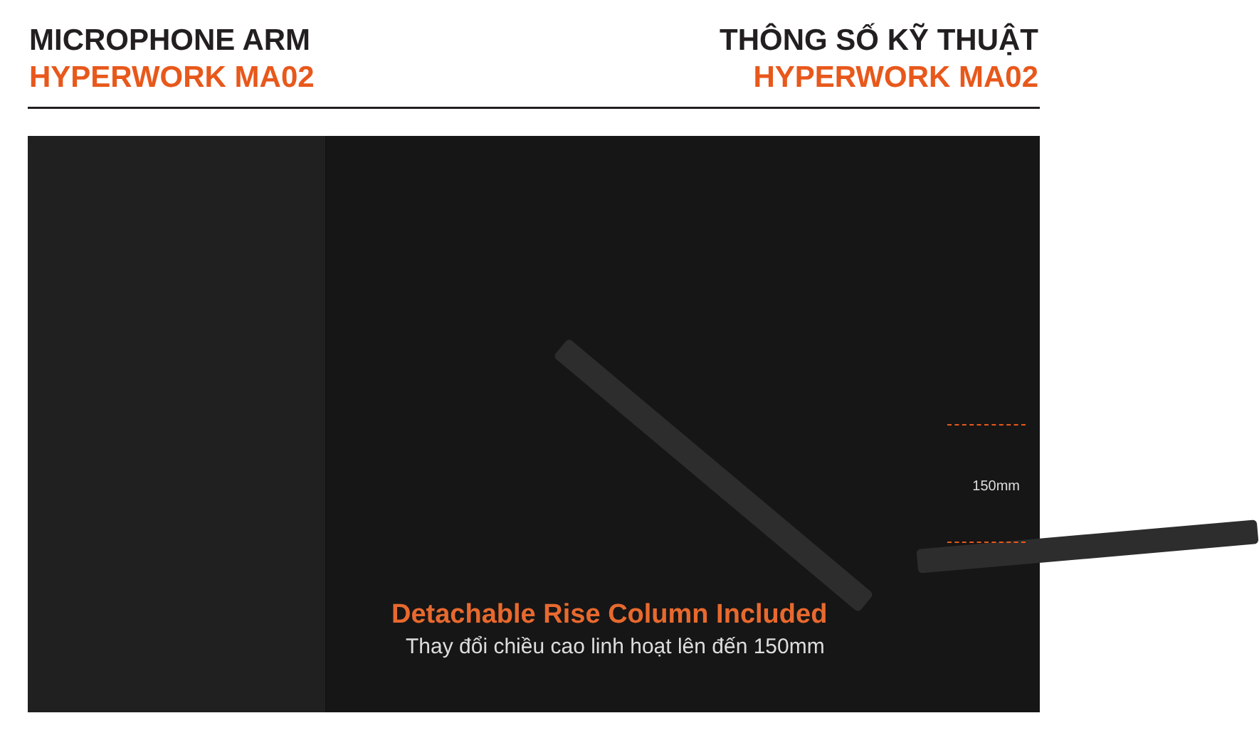MICROPHONE ARM
HYPERWORK MA02
THÔNG SỐ KỸ THUẬT
HYPERWORK MA02
150mm
Detachable Rise Column Included
Thay đổi chiều cao linh hoạt lên đến 150mm